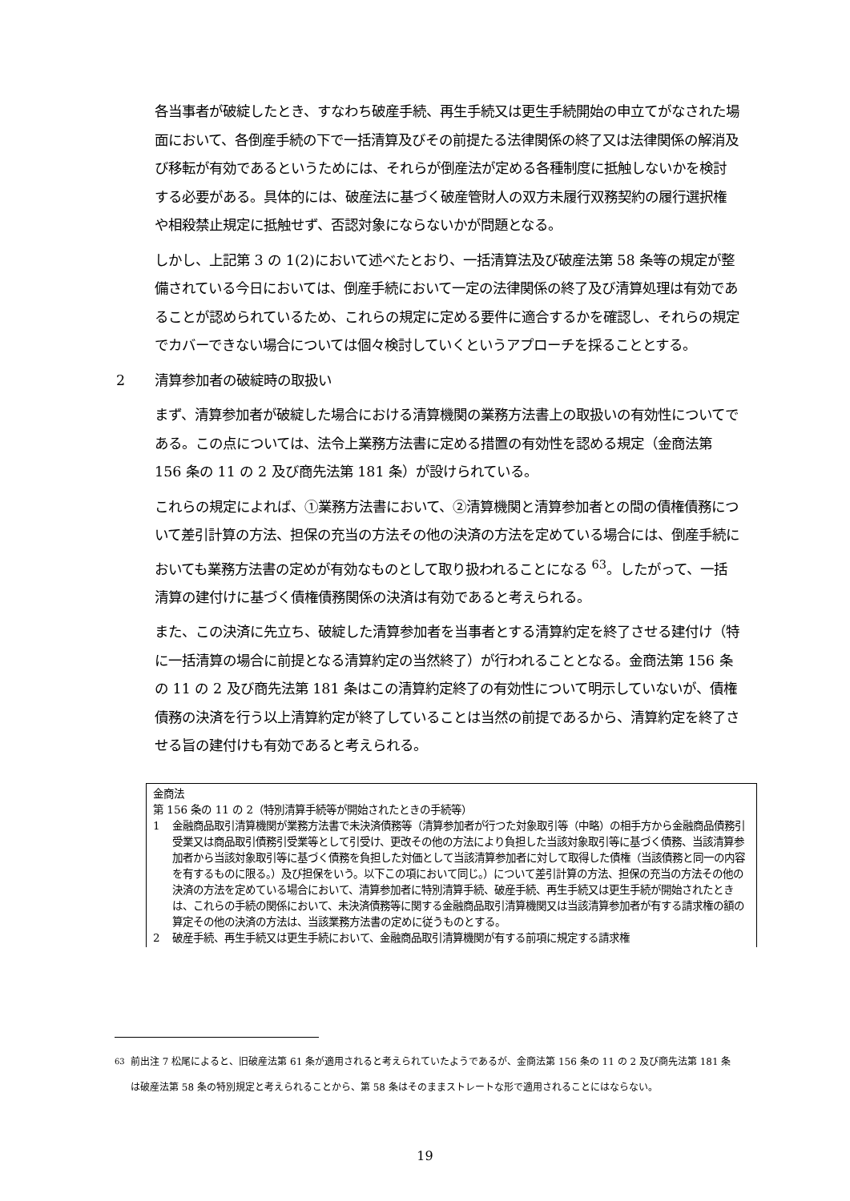各当事者が破綻したとき、すなわち破産手続、再生手続又は更生手続開始の申立てがなされた場面において、各倒産手続の下で一括清算及びその前提たる法律関係の終了又は法律関係の解消及び移転が有効であるというためには、それらが倒産法が定める各種制度に抵触しないかを検討する必要がある。具体的には、破産法に基づく破産管財人の双方未履行双務契約の履行選択権や相殺禁止規定に抵触せず、否認対象にならないかが問題となる。
しかし、上記第 3 の 1(2)において述べたとおり、一括清算法及び破産法第 58 条等の規定が整備されている今日においては、倒産手続において一定の法律関係の終了及び清算処理は有効であることが認められているため、これらの規定に定める要件に適合するかを確認し、それらの規定でカバーできない場合については個々検討していくというアプローチを採ることとする。
2 清算参加者の破綻時の取扱い
まず、清算参加者が破綻した場合における清算機関の業務方法書上の取扱いの有効性についてである。この点については、法令上業務方法書に定める措置の有効性を認める規定（金商法第 156 条の 11 の 2 及び商先法第 181 条）が設けられている。
これらの規定によれば、①業務方法書において、②清算機関と清算参加者との間の債権債務について差引計算の方法、担保の充当の方法その他の決済の方法を定めている場合には、倒産手続においても業務方法書の定めが有効なものとして取り扱われることになる <sup>63</sup>。したがって、一括清算の建付けに基づく債権債務関係の決済は有効であると考えられる。
また、この決済に先立ち、破綻した清算参加者を当事者とする清算約定を終了させる建付け（特に一括清算の場合に前提となる清算約定の当然終了）が行われることとなる。金商法第 156 条の 11 の 2 及び商先法第 181 条はこの清算約定終了の有効性について明示していないが、債権債務の決済を行う以上清算約定が終了していることは当然の前提であるから、清算約定を終了させる旨の建付けも有効であると考えられる。
金商法
第 156 条の 11 の 2（特別清算手続等が開始されたときの手続等）
1 金融商品取引清算機関が業務方法書で未決済債務等（清算参加者が行つた対象取引等（中略）の相手方から金融商品債務引受業又は商品取引債務引受業等として引受け、更改その他の方法により負担した当該対象取引等に基づく債務、当該清算参加者から当該対象取引等に基づく債務を負担した対価として当該清算参加者に対して取得した債権（当該債務と同一の内容を有するものに限る。）及び担保をいう。以下この項において同じ。）について差引計算の方法、担保の充当の方法その他の決済の方法を定めている場合において、清算参加者に特別清算手続、破産手続、再生手続又は更生手続が開始されたときは、これらの手続の関係において、未決済債務等に関する金融商品取引清算機関又は当該清算参加者が有する請求権の額の算定その他の決済の方法は、当該業務方法書の定めに従うものとする。
2 破産手続、再生手続又は更生手続において、金融商品取引清算機関が有する前項に規定する請求権
<sup>63</sup> 前出注 7 松尾によると、旧破産法第 61 条が適用されると考えられていたようであるが、金商法第 156 条の 11 の 2 及び商先法第 181 条は破産法第 58 条の特別規定と考えられることから、第 58 条はそのままストレートな形で適用されることにはならない。
19